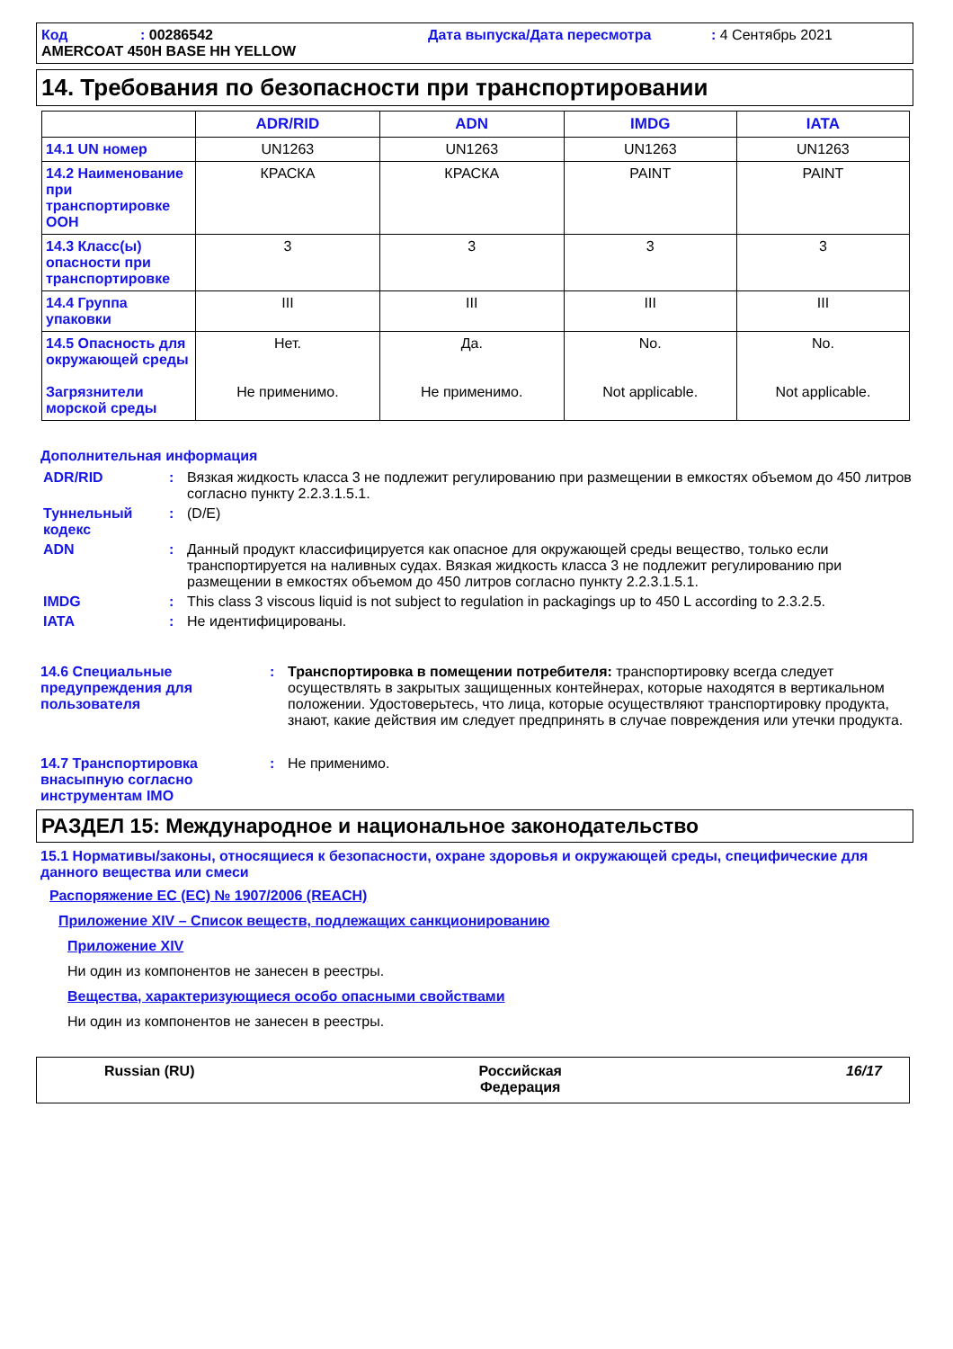Код: 00286542 Дата выпуска/Дата пересмотра: 4 Сентябрь 2021
AMERCOAT 450H BASE HH YELLOW
14. Требования по безопасности при транспортировании
| | ADR/RID | ADN | IMDG | IATA |
| --- | --- | --- | --- | --- |
| 14.1 UN номер | UN1263 | UN1263 | UN1263 | UN1263 |
| 14.2 Наименование при транспортировке ООН | КРАСКА | КРАСКА | PAINT | PAINT |
| 14.3 Класс(ы) опасности при транспортировке | 3 | 3 | 3 | 3 |
| 14.4 Группа упаковки | III | III | III | III |
| 14.5 Опасность для окружающей среды Загрязнители морской среды | Нет. Не применимо. | Да. Не применимо. | No. Not applicable. | No. Not applicable. |
Дополнительная информация
ADR/RID: Вязкая жидкость класса 3 не подлежит регулированию при размещении в емкостях объемом до 450 литров согласно пункту 2.2.3.1.5.1.
Туннельный кодекс: (D/E)
ADN: Данный продукт классифицируется как опасное для окружающей среды вещество, только если транспортируется на наливных судах. Вязкая жидкость класса 3 не подлежит регулированию при размещении в емкостях объемом до 450 литров согласно пункту 2.2.3.1.5.1.
IMDG: This class 3 viscous liquid is not subject to regulation in packagings up to 450 L according to 2.3.2.5.
IATA: Не идентифицированы.
14.6 Специальные предупреждения для пользователя: Транспортировка в помещении потребителя: транспортировку всегда следует осуществлять в закрытых защищенных контейнерах, которые находятся в вертикальном положении. Удостоверьтесь, что лица, которые осуществляют транспортировку продукта, знают, какие действия им следует предпринять в случае повреждения или утечки продукта.
14.7 Транспортировка внасыпную согласно инструментам IMO: Не применимо.
РАЗДЕЛ 15: Международное и национальное законодательство
15.1 Нормативы/законы, относящиеся к безопасности, охране здоровья и окружающей среды, специфические для данного вещества или смеси
Распоряжение ЕС (EC) № 1907/2006 (REACH)
Приложение XIV – Список веществ, подлежащих санкционированию
Приложение XIV
Ни один из компонентов не занесен в реестры.
Вещества, характеризующиеся особо опасными свойствами
Ни один из компонентов не занесен в реестры.
Russian (RU) Российская
Федерация 16/17